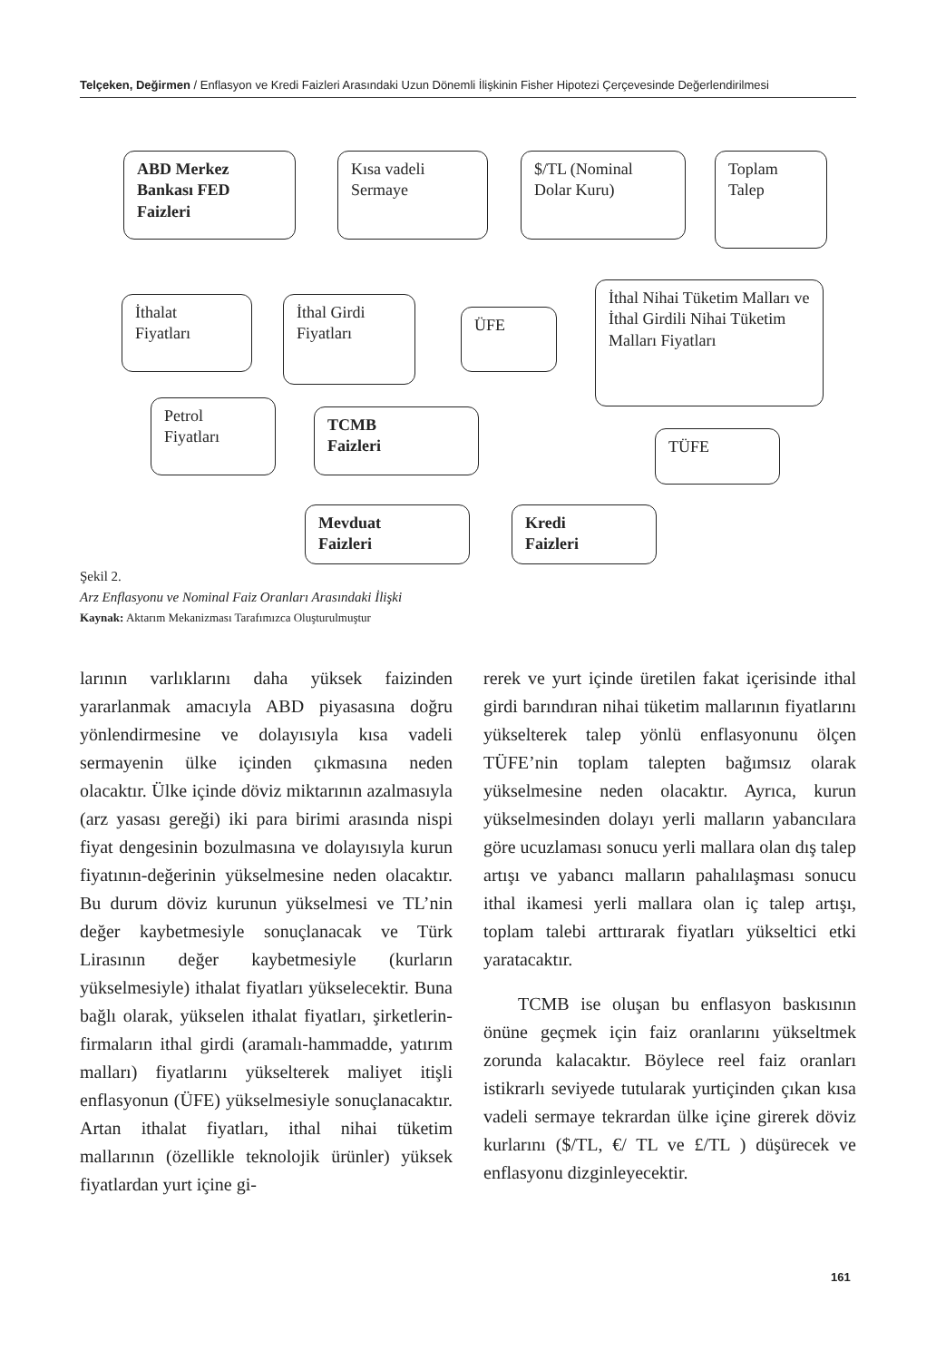Telçeken, Değirmen / Enflasyon ve Kredi Faizleri Arasındaki Uzun Dönemli İlişkinin Fisher Hipotezi Çerçevesinde Değerlendirilmesi
ABD Merkez
Bankası FED
Faizleri
Kısa vadeli
Sermaye
$/TL (Nominal
Dolar Kuru)
Toplam
Talep
İthalat
Fiyatları
İthal Girdi
Fiyatları
ÜFE
İthal Nihai Tüketim Malları ve İthal Girdili Nihai Tüketim Malları Fiyatları
Petrol
Fiyatları
TCMB
Faizleri
TÜFE
Mevduat
Faizleri
Kredi
Faizleri
Şekil 2.
Arz Enflasyonu ve Nominal Faiz Oranları Arasındaki İlişki
Kaynak: Aktarım Mekanizması Tarafımızca Oluşturulmuştur
larının varlıklarını daha yüksek faizinden yararlanmak amacıyla ABD piyasasına doğru yönlendirmesine ve dolayısıyla kısa vadeli sermayenin ülke içinden çıkmasına neden olacaktır. Ülke içinde döviz miktarının azalmasıyla (arz yasası gereği) iki para birimi arasında nispi fiyat dengesinin bozulmasına ve dolayısıyla kurun fiyatının-değerinin yükselmesine neden olacaktır. Bu durum döviz kurunun yükselmesi ve TL’nin değer kaybetmesiyle sonuçlanacak ve Türk Lirasının değer kaybetmesiyle (kurların yükselmesiyle) ithalat fiyatları yükselecektir. Buna bağlı olarak, yükselen ithalat fiyatları, şirketlerin-firmaların ithal girdi (aramalı-hammadde, yatırım malları) fiyatlarını yükselterek maliyet itişli enflasyonun (ÜFE) yükselmesiyle sonuçlanacaktır. Artan ithalat fiyatları, ithal nihai tüketim mallarının (özellikle teknolojik ürünler) yüksek fiyatlardan yurt içine gi-
rerek ve yurt içinde üretilen fakat içerisinde ithal girdi barındıran nihai tüketim mallarının fiyatlarını yükselterek talep yönlü enflasyonunu ölçen TÜFE’nin toplam talepten bağımsız olarak yükselmesine neden olacaktır. Ayrıca, kurun yükselmesinden dolayı yerli malların yabancılara göre ucuzlaması sonucu yerli mallara olan dış talep artışı ve yabancı malların pahalılaşması sonucu ithal ikamesi yerli mallara olan iç talep artışı, toplam talebi arttırarak fiyatları yükseltici etki yaratacaktır.
TCMB ise oluşan bu enflasyon baskısının önüne geçmek için faiz oranlarını yükseltmek zorunda kalacaktır. Böylece reel faiz oranları istikrarlı seviyede tutularak yurtiçinden çıkan kısa vadeli sermaye tekrardan ülke içine girerek döviz kurlarını ($/TL, €/ TL ve £/TL ) düşürecek ve enflasyonu dizginleyecektir.
161